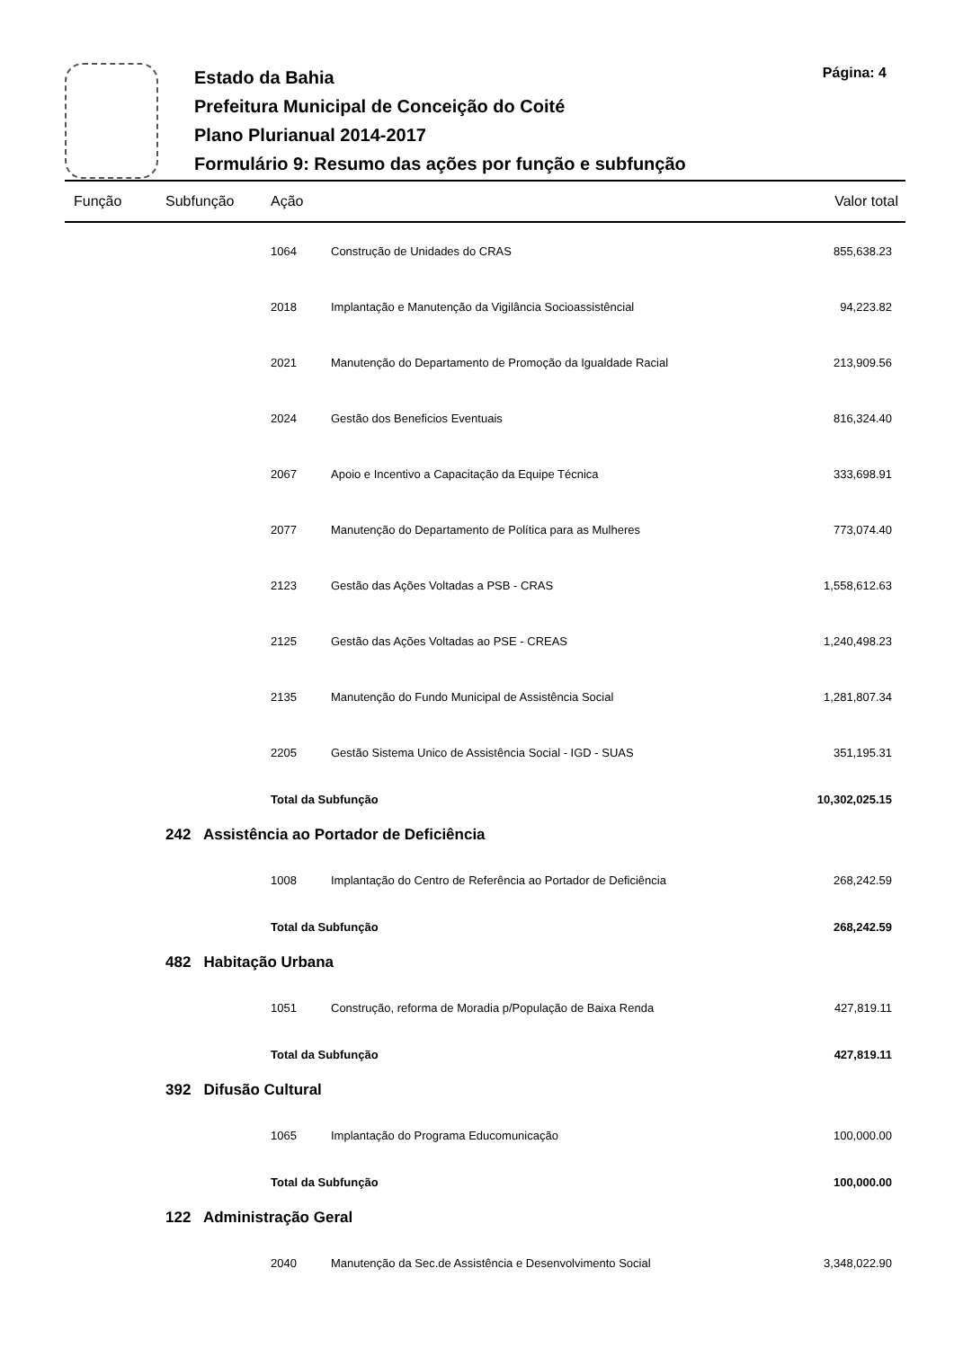Estado da Bahia
Prefeitura Municipal de Conceição do Coité
Plano Plurianual 2014-2017
Formulário 9: Resumo das ações por função e subfunção
Página: 4
| Função | Subfunção | Ação | | Valor total |
| --- | --- | --- | --- | --- |
| | | 1064 | Construção de Unidades do CRAS | 855,638.23 |
| | | 2018 | Implantação e Manutenção da Vigilância Socioassistêncial | 94,223.82 |
| | | 2021 | Manutenção do Departamento de Promoção da Igualdade Racial | 213,909.56 |
| | | 2024 | Gestão dos Beneficios Eventuais | 816,324.40 |
| | | 2067 | Apoio e Incentivo a Capacitação da Equipe Técnica | 333,698.91 |
| | | 2077 | Manutenção do Departamento de Política para as Mulheres | 773,074.40 |
| | | 2123 | Gestão das Ações Voltadas a PSB - CRAS | 1,558,612.63 |
| | | 2125 | Gestão das Ações Voltadas ao PSE - CREAS | 1,240,498.23 |
| | | 2135 | Manutenção do Fundo Municipal de Assistência Social | 1,281,807.34 |
| | | 2205 | Gestão Sistema Unico de Assistência Social - IGD - SUAS | 351,195.31 |
| | | Total da Subfunção | | 10,302,025.15 |
| | 242 Assistência ao Portador de Deficiência | | | |
| | | 1008 | Implantação do Centro de Referência ao Portador de Deficiência | 268,242.59 |
| | | Total da Subfunção | | 268,242.59 |
| | 482 Habitação Urbana | | | |
| | | 1051 | Construção, reforma de Moradia p/População de Baixa Renda | 427,819.11 |
| | | Total da Subfunção | | 427,819.11 |
| | 392 Difusão Cultural | | | |
| | | 1065 | Implantação do Programa Educomunicação | 100,000.00 |
| | | Total da Subfunção | | 100,000.00 |
| | 122 Administração Geral | | | |
| | | 2040 | Manutenção da Sec.de Assistência e Desenvolvimento Social | 3,348,022.90 |